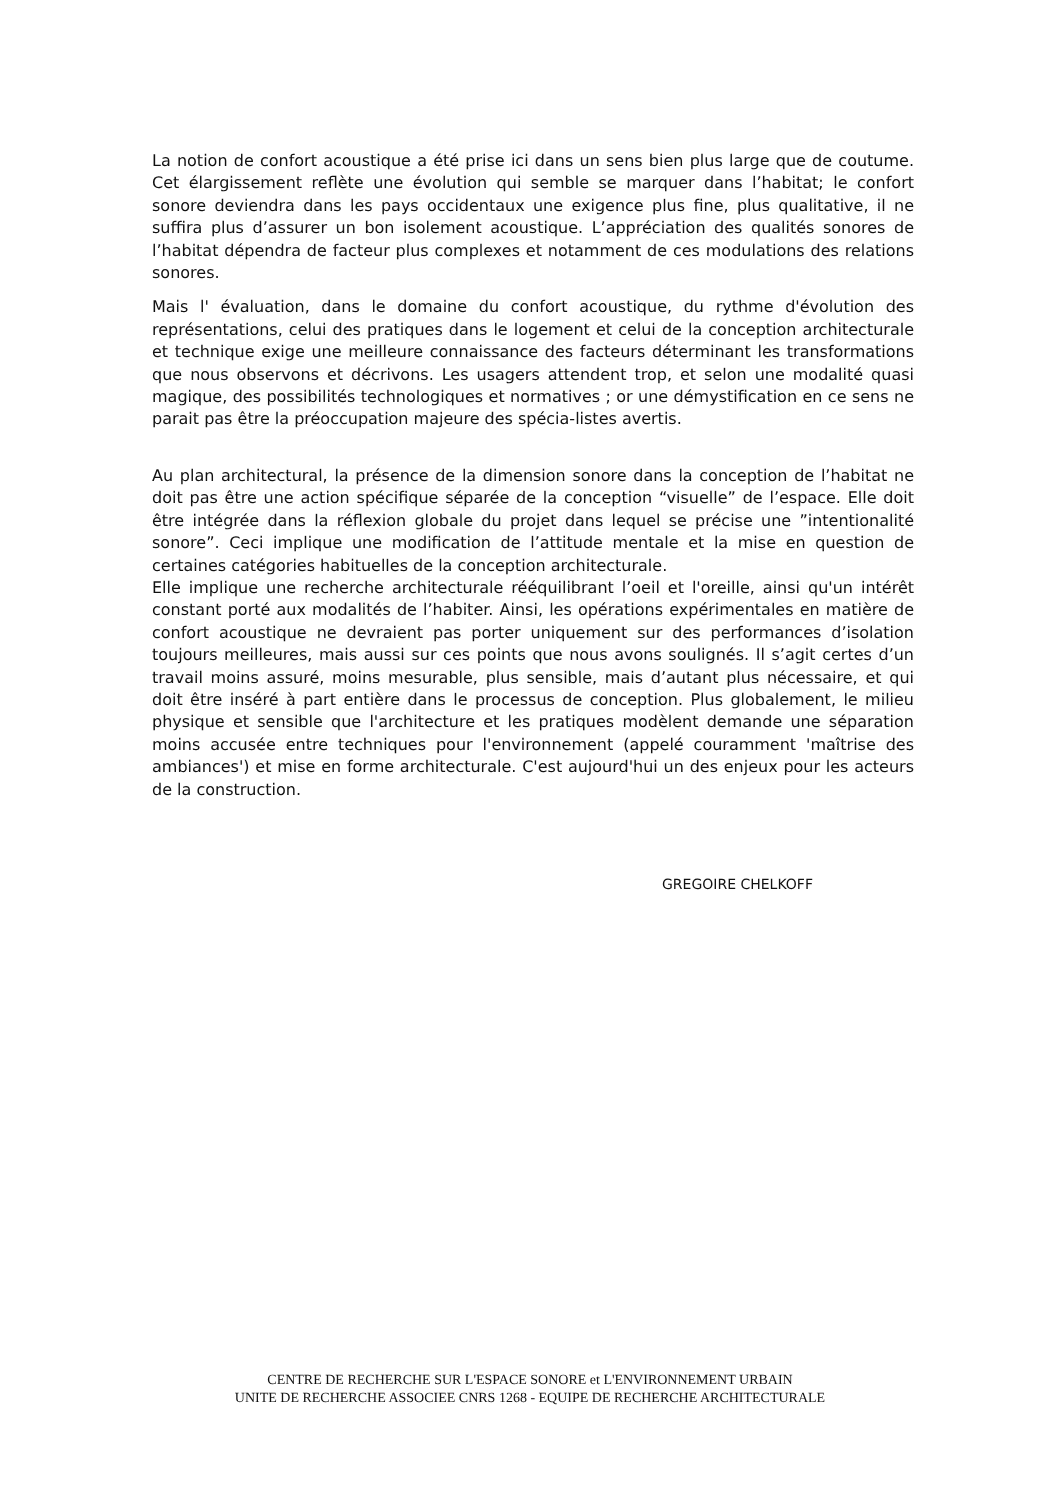La notion de confort acoustique a été prise ici dans un sens bien plus large que de coutume. Cet élargissement reflète une évolution qui semble se marquer dans l’habitat; le confort sonore deviendra dans les pays occidentaux une exigence plus fine, plus qualitative, il ne suffira plus d’assurer un bon isolement acoustique. L’appréciation des qualités sonores de l’habitat dépendra de facteur plus complexes et notamment de ces modulations des relations sonores.
Mais l' évaluation, dans le domaine du confort acoustique, du rythme d'évolution des représentations, celui des pratiques dans le logement et celui de la conception architecturale et technique exige une meilleure connaissance des facteurs déterminant les transformations que nous observons et décrivons. Les usagers attendent trop, et selon une modalité quasi magique, des possibilités technologiques et normatives ; or une démystification en ce sens ne parait pas être la préoccupation majeure des spécia-listes avertis.
Au plan architectural, la présence de la dimension sonore dans la conception de l’habitat ne doit pas être une action spécifique séparée de la conception “visuelle” de l’espace. Elle doit être intégrée dans la réflexion globale du projet dans lequel se précise une ”intentionalité sonore”. Ceci implique une modification de l’attitude mentale et la mise en question de certaines catégories habituelles de la conception architecturale.
Elle implique une recherche architecturale rééquilibrant l’oeil et l'oreille, ainsi qu'un intérêt constant porté aux modalités de l’habiter. Ainsi, les opérations expérimentales en matière de confort acoustique ne devraient pas porter uniquement sur des performances d’isolation toujours meilleures, mais aussi sur ces points que nous avons soulignés. Il s’agit certes d’un travail moins assuré, moins mesurable, plus sensible, mais d’autant plus nécessaire, et qui doit être inséré à part entière dans le processus de conception. Plus globalement, le milieu physique et sensible que l'architecture et les pratiques modèlent demande une séparation moins accusée entre techniques pour l'environnement (appelé couramment 'maîtrise des ambiances') et mise en forme architecturale. C'est aujourd'hui un des enjeux pour les acteurs de la construction.
GREGOIRE CHELKOFF
CENTRE DE RECHERCHE SUR L'ESPACE SONORE et L'ENVIRONNEMENT URBAIN
UNITE DE RECHERCHE ASSOCIEE CNRS 1268 - EQUIPE DE RECHERCHE ARCHITECTURALE